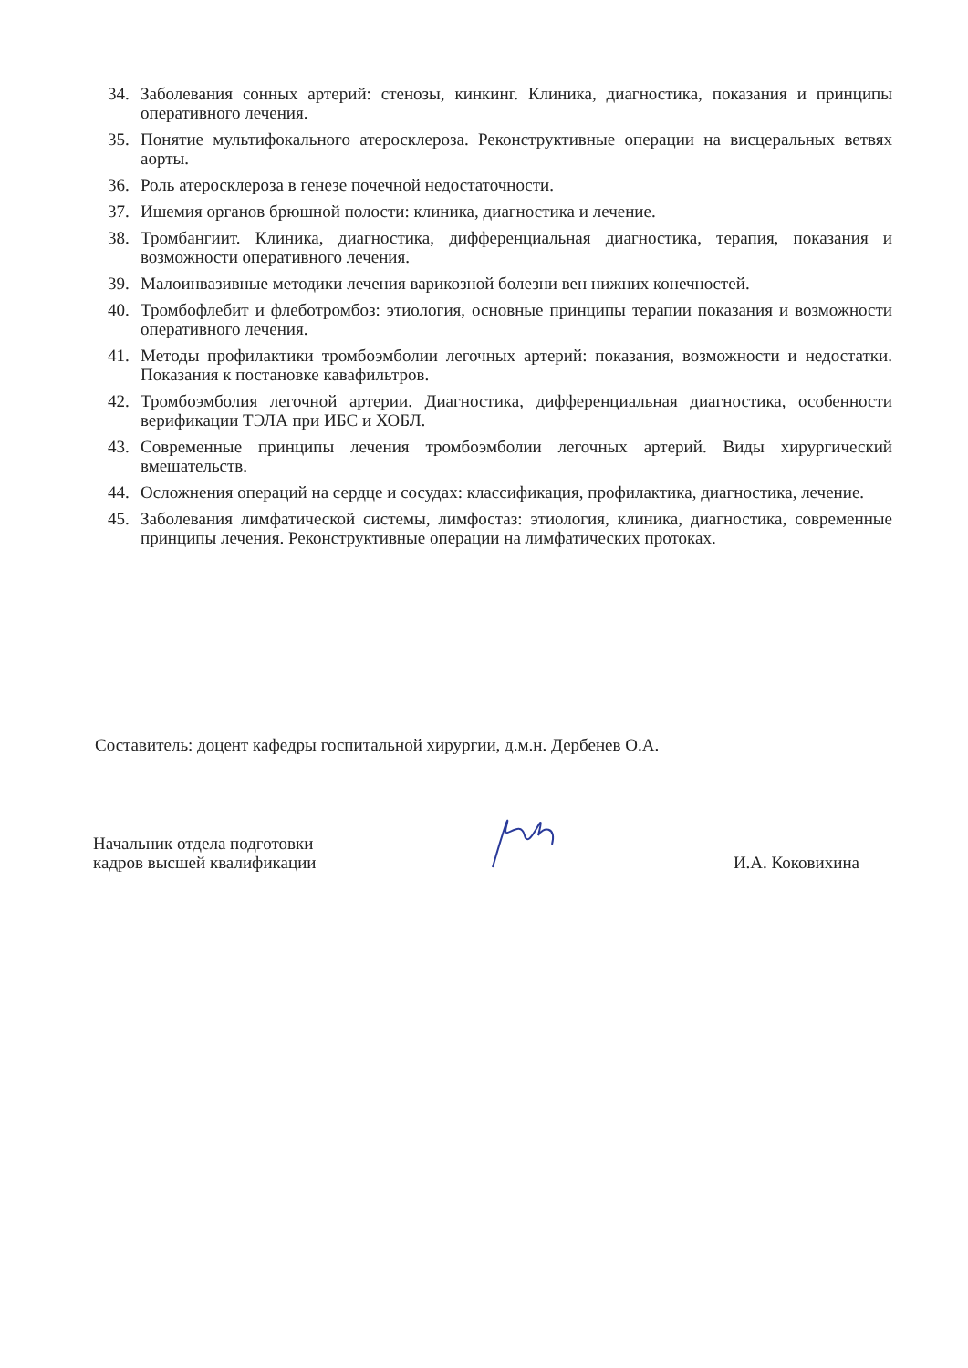34. Заболевания сонных артерий: стенозы, кинкинг. Клиника, диагностика, показания и принципы оперативного лечения.
35. Понятие мультифокального атеросклероза. Реконструктивные операции на висцеральных ветвях аорты.
36. Роль атеросклероза в генезе почечной недостаточности.
37. Ишемия органов брюшной полости: клиника, диагностика и лечение.
38. Тромбангиит. Клиника, диагностика, дифференциальная диагностика, терапия, показания и возможности оперативного лечения.
39. Малоинвазивные методики лечения варикозной болезни вен нижних конечностей.
40. Тромбофлебит и флеботромбоз: этиология, основные принципы терапии показания и возможности оперативного лечения.
41. Методы профилактики тромбоэмболии легочных артерий: показания, возможности и недостатки. Показания к постановке кавафильтров.
42. Тромбоэмболия легочной артерии. Диагностика, дифференциальная диагностика, особенности верификации ТЭЛА при ИБС и ХОБЛ.
43. Современные принципы лечения тромбоэмболии легочных артерий. Виды хирургический вмешательств.
44. Осложнения операций на сердце и сосудах: классификация, профилактика, диагностика, лечение.
45. Заболевания лимфатической системы, лимфостаз: этиология, клиника, диагностика, современные принципы лечения. Реконструктивные операции на лимфатических протоках.
Составитель: доцент кафедры госпитальной хирургии, д.м.н. Дербенев О.А.
Начальник отдела подготовки
кадров высшей квалификации
И.А. Коковихина